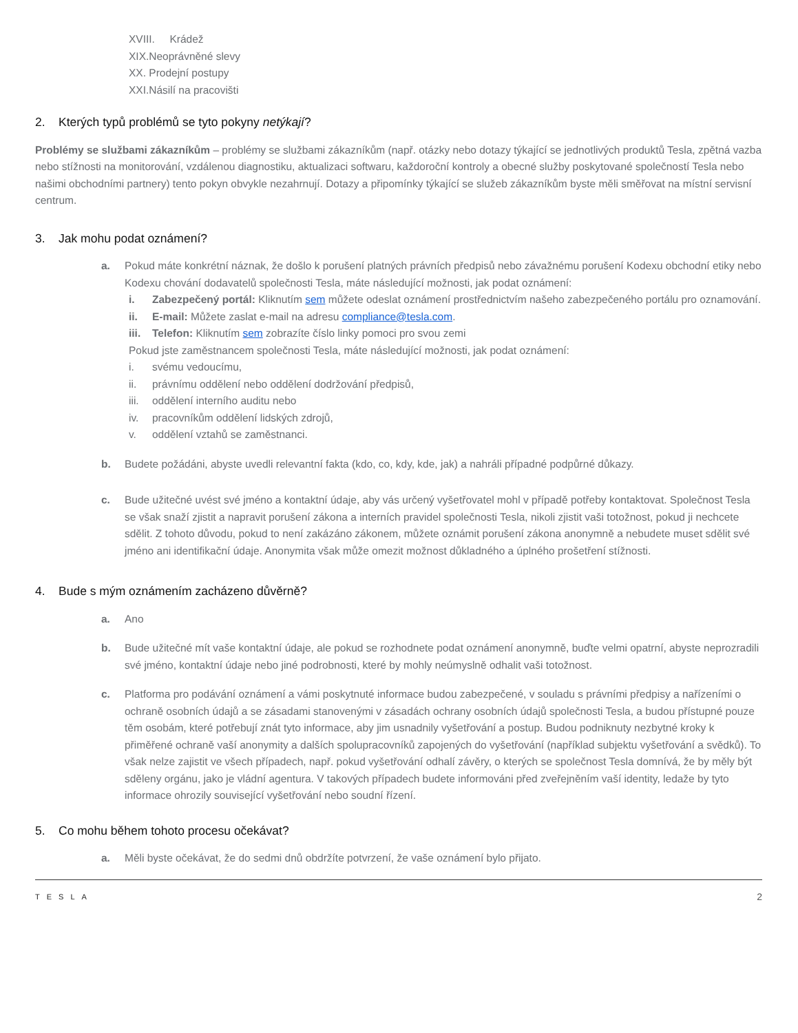XVIII. Krádež
XIX.Neoprávněné slevy
XX. Prodejní postupy
XXI.Násilí na pracovišti
2. Kterých typů problémů se tyto pokyny netýkají?
Problémy se službami zákazníkům – problémy se službami zákazníkům (např. otázky nebo dotazy týkající se jednotlivých produktů Tesla, zpětná vazba nebo stížnosti na monitorování, vzdálenou diagnostiku, aktualizaci softwaru, každoroční kontroly a obecné služby poskytované společností Tesla nebo našimi obchodními partnery) tento pokyn obvykle nezahrnují. Dotazy a připomínky týkající se služeb zákazníkům byste měli směřovat na místní servisní centrum.
3. Jak mohu podat oznámení?
a. Pokud máte konkrétní náznak, že došlo k porušení platných právních předpisů nebo závažnému porušení Kodexu obchodní etiky nebo Kodexu chování dodavatelů společnosti Tesla, máte následující možnosti, jak podat oznámení:
i. Zabezpečený portál: Kliknutím sem můžete odeslat oznámení prostřednictvím našeho zabezpečeného portálu pro oznamování.
ii. E-mail: Můžete zaslat e-mail na adresu compliance@tesla.com.
iii.
Telefon: Kliknutím sem zobrazíte číslo linky pomoci pro svou zemi
Pokud jste zaměstnancem společnosti Tesla, máte následující možnosti, jak podat oznámení:
i. svému vedoucímu,
ii. právnímu oddělení nebo oddělení dodržování předpisů,
iii.
oddělení interního auditu nebo
iv. pracovníkům oddělení lidských zdrojů,
v. oddělení vztahů se zaměstnanci.
b. Budete požádáni, abyste uvedli relevantní fakta (kdo, co, kdy, kde, jak) a nahráli případné podpůrné důkazy.
c. Bude užitečné uvést své jméno a kontaktní údaje, aby vás určený vyšetřovatel mohl v případě potřeby kontaktovat. Společnost Tesla se však snaží zjistit a napravit porušení zákona a interních pravidel společnosti Tesla, nikoli zjistit vaši totožnost, pokud ji nechcete sdělit. Z tohoto důvodu, pokud to není zakázáno zákonem, můžete oznámit porušení zákona anonymně a nebudete muset sdělit své jméno ani identifikační údaje. Anonymita však může omezit možnost důkladného a úplného prošetření stížnosti.
4. Bude s mým oznámením zacházeno důvěrně?
a. Ano
b. Bude užitečné mít vaše kontaktní údaje, ale pokud se rozhodnete podat oznámení anonymně, buďte velmi opatrní, abyste neprozradili své jméno, kontaktní údaje nebo jiné podrobnosti, které by mohly neúmyslně odhalit vaši totožnost.
c. Platforma pro podávání oznámení a vámi poskytnuté informace budou zabezpečené, v souladu s právními předpisy a nařízeními o ochraně osobních údajů a se zásadami stanovenými v zásadách ochrany osobních údajů společnosti Tesla, a budou přístupné pouze těm osobám, které potřebují znát tyto informace, aby jim usnadnily vyšetřování a postup. Budou podniknuty nezbytné kroky k přiměřené ochraně vaší anonymity a dalších spolupracovníků zapojených do vyšetřování (například subjektu vyšetřování a svědků). To však nelze zajistit ve všech případech, např. pokud vyšetřování odhalí závěry, o kterých se společnost Tesla domnívá, že by měly být sděleny orgánu, jako je vládní agentura. V takových případech budete informováni před zveřejněním vaší identity, ledaže by tyto informace ohrozily související vyšetřování nebo soudní řízení.
5. Co mohu během tohoto procesu očekávat?
a. Měli byste očekávat, že do sedmi dnů obdržíte potvrzení, že vaše oznámení bylo přijato.
TESLA 2